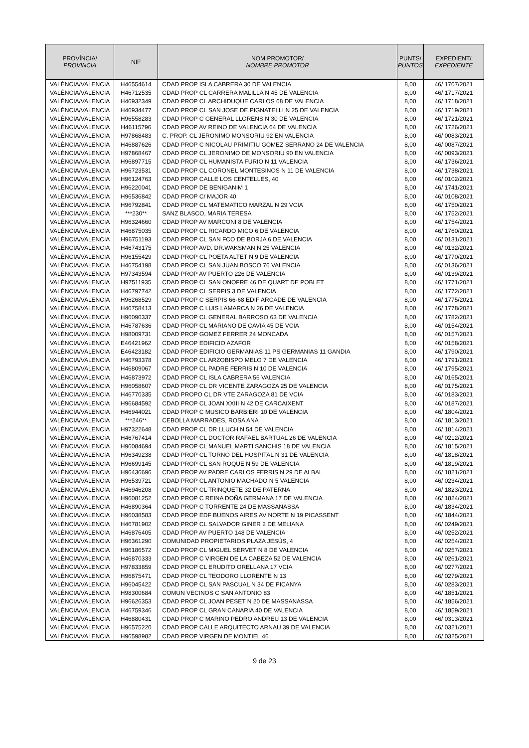| PROVÍNCIA/ PROVINCIA | NIF | NOM PROMOTOR/ NOMBRE PROMOTOR | PUNTS/ PUNTOS | EXPEDIENT/ EXPEDIENTE |
| --- | --- | --- | --- | --- |
| VALÈNCIA/VALENCIA | H46554614 | CDAD PROP ISLA CABRERA 30 DE VALENCIA | 8,00 | 46/ 1707/2021 |
| VALÈNCIA/VALENCIA | H46712535 | CDAD PROP CL CARRERA MALILLA N 45 DE VALENCIA | 8,00 | 46/ 1717/2021 |
| VALÈNCIA/VALENCIA | H46932349 | CDAD PROP CL ARCHIDUQUE CARLOS 68 DE VALENCIA | 8,00 | 46/ 1718/2021 |
| VALÈNCIA/VALENCIA | H46934477 | CDAD PROP CL SAN JOSE DE PIGNATELLI N 25 DE VALENCIA | 8,00 | 46/ 1719/2021 |
| VALÈNCIA/VALENCIA | H96558283 | CDAD PROP C GENERAL LLORENS N 30 DE VALENCIA | 8,00 | 46/ 1721/2021 |
| VALÈNCIA/VALENCIA | H46115796 | CDAD PROP AV REINO DE VALENCIA 64 DE VALENCIA | 8,00 | 46/ 1726/2021 |
| VALÈNCIA/VALENCIA | H97868483 | C. PROP. CL JERONIMO MONSORIU 92 EN VALENCIA | 8,00 | 46/ 0083/2021 |
| VALÈNCIA/VALENCIA | H46887626 | CDAD PROP C NICOLAU PRIMITIU GOMEZ SERRANO 24 DE VALENCIA | 8,00 | 46/ 0087/2021 |
| VALÈNCIA/VALENCIA | H97868467 | CDAD PROP CL JERONIMO DE MONSORIU 90 EN VALENCIA | 8,00 | 46/ 0093/2021 |
| VALÈNCIA/VALENCIA | H96897715 | CDAD PROP CL HUMANISTA FURIO N 11 VALENCIA | 8,00 | 46/ 1736/2021 |
| VALÈNCIA/VALENCIA | H96723531 | CDAD PROP CL CORONEL MONTESINOS N 11 DE VALENCIA | 8,00 | 46/ 1738/2021 |
| VALÈNCIA/VALENCIA | H96124763 | CDAD PROP CALLE LOS CENTELLES, 40 | 8,00 | 46/ 0102/2021 |
| VALÈNCIA/VALENCIA | H96220041 | CDAD PROP DE BENIGANIM 1 | 8,00 | 46/ 1741/2021 |
| VALÈNCIA/VALENCIA | H96536842 | CDAD PROP C/ MAJOR 40 | 8,00 | 46/ 0108/2021 |
| VALÈNCIA/VALENCIA | H96792841 | CDAD PROP CL MATEMATICO MARZAL N 29 VCIA | 8,00 | 46/ 1750/2021 |
| VALÈNCIA/VALENCIA | ***230** | SANZ BLASCO, MARIA TERESA | 8,00 | 46/ 1752/2021 |
| VALÈNCIA/VALENCIA | H96324660 | CDAD PROP AV MARCONI 8 DE VALENCIA | 8,00 | 46/ 1754/2021 |
| VALÈNCIA/VALENCIA | H46875035 | CDAD PROP CL RICARDO MICO 6 DE VALENCIA | 8,00 | 46/ 1760/2021 |
| VALÈNCIA/VALENCIA | H96751193 | CDAD PROP CL SAN FCO DE BORJA 6 DE VALENCIA | 8,00 | 46/ 0131/2021 |
| VALÈNCIA/VALENCIA | H46743175 | CDAD PROP AVD. DR.WAKSMAN N.25 VALENCIA | 8,00 | 46/ 0132/2021 |
| VALÈNCIA/VALENCIA | H96155429 | CDAD PROP CL POETA ALTET N 9 DE VALENCIA | 8,00 | 46/ 1770/2021 |
| VALÈNCIA/VALENCIA | H46754198 | CDAD PROP CL SAN JUAN BOSCO 76 VALENCIA | 8,00 | 46/ 0136/2021 |
| VALÈNCIA/VALENCIA | H97343594 | CDAD PROP AV PUERTO 226 DE VALENCIA | 8,00 | 46/ 0139/2021 |
| VALÈNCIA/VALENCIA | H97511935 | CDAD PROP CL SAN ONOFRE 46 DE QUART DE POBLET | 8,00 | 46/ 1771/2021 |
| VALÈNCIA/VALENCIA | H46797742 | CDAD PROP CL SERPIS 3 DE VALENCIA | 8,00 | 46/ 1772/2021 |
| VALÈNCIA/VALENCIA | H96268529 | CDAD PROP C SERPIS 66-68 EDIF ARCADE DE VALENCIA | 8,00 | 46/ 1775/2021 |
| VALÈNCIA/VALENCIA | H46758413 | CDAD PROP C LUIS LAMARCA N 26 DE VALENCIA | 8,00 | 46/ 1778/2021 |
| VALÈNCIA/VALENCIA | H96090337 | CDAD PROP CL GENERAL BARROSO 63 DE VALENCIA | 8,00 | 46/ 1782/2021 |
| VALÈNCIA/VALENCIA | H46787636 | CDAD PROP CL MARIANO DE CAVIA 45 DE VCIA | 8,00 | 46/ 0154/2021 |
| VALÈNCIA/VALENCIA | H98009731 | CDAD PROP GOMEZ FERRER 24 MONCADA | 8,00 | 46/ 0157/2021 |
| VALÈNCIA/VALENCIA | E46421962 | CDAD PROP EDIFICIO AZAFOR | 8,00 | 46/ 0158/2021 |
| VALÈNCIA/VALENCIA | E46423182 | CDAD PROP EDIFICIO GERMANIAS 11 PS GERMANIAS 11 GANDIA | 8,00 | 46/ 1790/2021 |
| VALÈNCIA/VALENCIA | H46793378 | CDAD PROP CL ARZOBISPO MELO 7 DE VALENCIA | 8,00 | 46/ 1791/2021 |
| VALÈNCIA/VALENCIA | H46809067 | CDAD PROP CL PADRE FERRIS N 10 DE VALENCIA | 8,00 | 46/ 1795/2021 |
| VALÈNCIA/VALENCIA | H46873972 | CDAD PROP CL ISLA CABRERA 56 VALENCIA | 8,00 | 46/ 0165/2021 |
| VALÈNCIA/VALENCIA | H96058607 | CDAD PROP CL DR VICENTE ZARAGOZA 25 DE VALENCIA | 8,00 | 46/ 0175/2021 |
| VALÈNCIA/VALENCIA | H46770335 | CDAD PROPO CL DR VTE ZARAGOZA 81 DE VCIA | 8,00 | 46/ 0183/2021 |
| VALÈNCIA/VALENCIA | H96684592 | CDAD PROP CL JOAN XXIII N 42 DE CARCAIXENT | 8,00 | 46/ 0187/2021 |
| VALÈNCIA/VALENCIA | H46944021 | CDAD PROP C MUSICO BARBIERI 10 DE VALENCIA | 8,00 | 46/ 1804/2021 |
| VALÈNCIA/VALENCIA | ***246** | CEBOLLA MARRADES, ROSA ANA | 8,00 | 46/ 1813/2021 |
| VALÈNCIA/VALENCIA | H97322648 | CDAD PROP CL DR LLUCH N 54 DE VALENCIA | 8,00 | 46/ 1814/2021 |
| VALÈNCIA/VALENCIA | H46767414 | CDAD PROP CL DOCTOR RAFAEL BARTUAL 26 DE VALENCIA | 8,00 | 46/ 0212/2021 |
| VALÈNCIA/VALENCIA | H96084694 | CDAD PROP CL MANUEL MARTI SANCHIS 18 DE VALENCIA | 8,00 | 46/ 1815/2021 |
| VALÈNCIA/VALENCIA | H96349238 | CDAD PROP CL TORNO DEL HOSPITAL N 31 DE VALENCIA | 8,00 | 46/ 1818/2021 |
| VALÈNCIA/VALENCIA | H96699145 | CDAD PROP CL SAN ROQUE N 59 DE VALENCIA | 8,00 | 46/ 1819/2021 |
| VALÈNCIA/VALENCIA | H96436696 | CDAD PROP AV PADRE CARLOS FERRIS N 29 DE ALBAL | 8,00 | 46/ 1821/2021 |
| VALÈNCIA/VALENCIA | H96539721 | CDAD PROP CL ANTONIO MACHADO N 5 VALENCIA | 8,00 | 46/ 0234/2021 |
| VALÈNCIA/VALENCIA | H46946208 | CDAD PROP CL TRINQUETE 32 DE PATERNA | 8,00 | 46/ 1823/2021 |
| VALÈNCIA/VALENCIA | H96081252 | CDAD PROP C REINA DOÑA GERMANA 17 DE VALENCIA | 8,00 | 46/ 1824/2021 |
| VALÈNCIA/VALENCIA | H46890364 | CDAD PROP C TORRENTE 24 DE MASSANASSA | 8,00 | 46/ 1834/2021 |
| VALÈNCIA/VALENCIA | H96038583 | CDAD PROP EDF BUENOS AIRES AV NORTE N 19 PICASSENT | 8,00 | 46/ 1844/2021 |
| VALÈNCIA/VALENCIA | H46781902 | CDAD PROP CL SALVADOR GINER 2 DE MELIANA | 8,00 | 46/ 0249/2021 |
| VALÈNCIA/VALENCIA | H46876405 | CDAD PROP AV PUERTO 148 DE VALENCIA | 8,00 | 46/ 0252/2021 |
| VALÈNCIA/VALENCIA | H96361290 | COMUNIDAD PROPIETARIOS PLAZA JESÚS, 4 | 8,00 | 46/ 0254/2021 |
| VALÈNCIA/VALENCIA | H96186572 | CDAD PROP CL MIGUEL SERVET N 8 DE VALENCIA | 8,00 | 46/ 0257/2021 |
| VALÈNCIA/VALENCIA | H46870333 | CDAD PROP C VIRGEN DE LA CABEZA 52 DE VALENCIA | 8,00 | 46/ 0261/2021 |
| VALÈNCIA/VALENCIA | H97833859 | CDAD PROP CL ERUDITO ORELLANA 17 VCIA | 8,00 | 46/ 0277/2021 |
| VALÈNCIA/VALENCIA | H96875471 | CDAD PROP CL TEODORO LLORENTE N 13 | 8,00 | 46/ 0279/2021 |
| VALÈNCIA/VALENCIA | H96045422 | CDAD PROP CL SAN PASCUAL N 34 DE PICANYA | 8,00 | 46/ 0283/2021 |
| VALÈNCIA/VALENCIA | H98300684 | COMUN VECINOS C SAN ANTONIO 83 | 8,00 | 46/ 1851/2021 |
| VALÈNCIA/VALENCIA | H96626353 | CDAD PROP CL JOAN PESET N 20 DE MASSANASSA | 8,00 | 46/ 1856/2021 |
| VALÈNCIA/VALENCIA | H46759346 | CDAD PROP CL GRAN CANARIA 40 DE VALENCIA | 8,00 | 46/ 1859/2021 |
| VALÈNCIA/VALENCIA | H46880431 | CDAD PROP C MARINO PEDRO ANDREU 13 DE VALENCIA | 8,00 | 46/ 0313/2021 |
| VALÈNCIA/VALENCIA | H96575220 | CDAD PROP CALLE ARQUITECTO ARNAU 39 DE VALENCIA | 8,00 | 46/ 0321/2021 |
| VALÈNCIA/VALENCIA | H96598982 | CDAD PROP VIRGEN DE MONTIEL 46 | 8,00 | 46/ 0325/2021 |
9 de 23